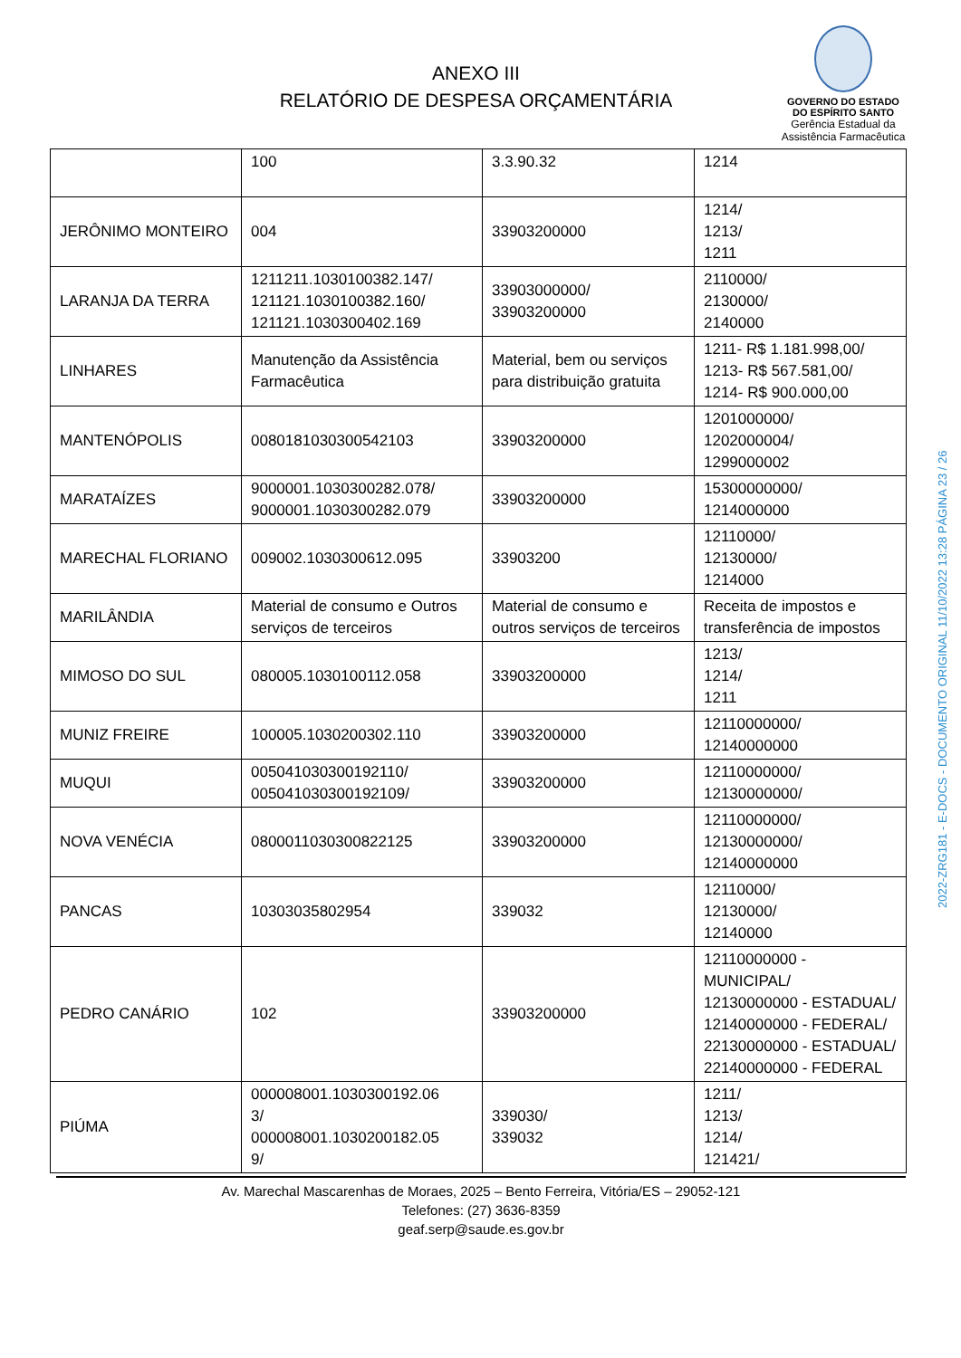ANEXO III
RELATÓRIO DE DESPESA ORÇAMENTÁRIA
GOVERNO DO ESTADO
DO ESPÍRITO SANTO
Gerência Estadual da
Assistência Farmacêutica
| | 100 | 3.3.90.32 | 1214 |
| JERÔNIMO MONTEIRO | 004 | 33903200000 | 1214/ 1213/ 1211 |
| LARANJA DA TERRA | 1211211.1030100382.147/ 121121.1030100382.160/ 121121.1030300402.169 | 33903000000/ 33903200000 | 2110000/ 2130000/ 2140000 |
| LINHARES | Manutenção da Assistência Farmacêutica | Material, bem ou serviços para distribuição gratuita | 1211- R$ 1.181.998,00/ 1213- R$ 567.581,00/ 1214- R$ 900.000,00 |
| MANTENÓPOLIS | 0080181030300542103 | 33903200000 | 1201000000/ 1202000004/ 1299000002 |
| MARATAÍZES | 9000001.1030300282.078/ 9000001.1030300282.079 | 33903200000 | 15300000000/ 1214000000 |
| MARECHAL FLORIANO | 009002.1030300612.095 | 33903200 | 12110000/ 12130000/ 1214000 |
| MARILÂNDIA | Material de consumo e Outros serviços de terceiros | Material de consumo e outros serviços de terceiros | Receita de impostos e transferência de impostos |
| MIMOSO DO SUL | 080005.1030100112.058 | 33903200000 | 1213/ 1214/ 1211 |
| MUNIZ FREIRE | 100005.1030200302.110 | 33903200000 | 12110000000/ 12140000000 |
| MUQUI | 005041030300192110/ 005041030300192109/ | 33903200000 | 12110000000/ 12130000000/ |
| NOVA VENÉCIA | 0800011030300822125 | 33903200000 | 12110000000/ 12130000000/ 12140000000 |
| PANCAS | 10303035802954 | 339032 | 12110000/ 12130000/ 12140000 |
| PEDRO CANÁRIO | 102 | 33903200000 | 12110000000 - MUNICIPAL/ 12130000000 - ESTADUAL/ 12140000000 - FEDERAL/ 22130000000 - ESTADUAL/ 22140000000 - FEDERAL |
| PIÚMA | 000008001.1030300192.06 3/ 000008001.1030200182.05 9/ | 339030/ 339032 | 1211/ 1213/ 1214/ 121421/ |
Av. Marechal Mascarenhas de Moraes, 2025 – Bento Ferreira, Vitória/ES – 29052-121
Telefones: (27) 3636-8359
geaf.serp@saude.es.gov.br
2022-ZRG181 - E-DOCS - DOCUMENTO ORIGINAL 11/10/2022 13:28 PÁGINA 23 / 26